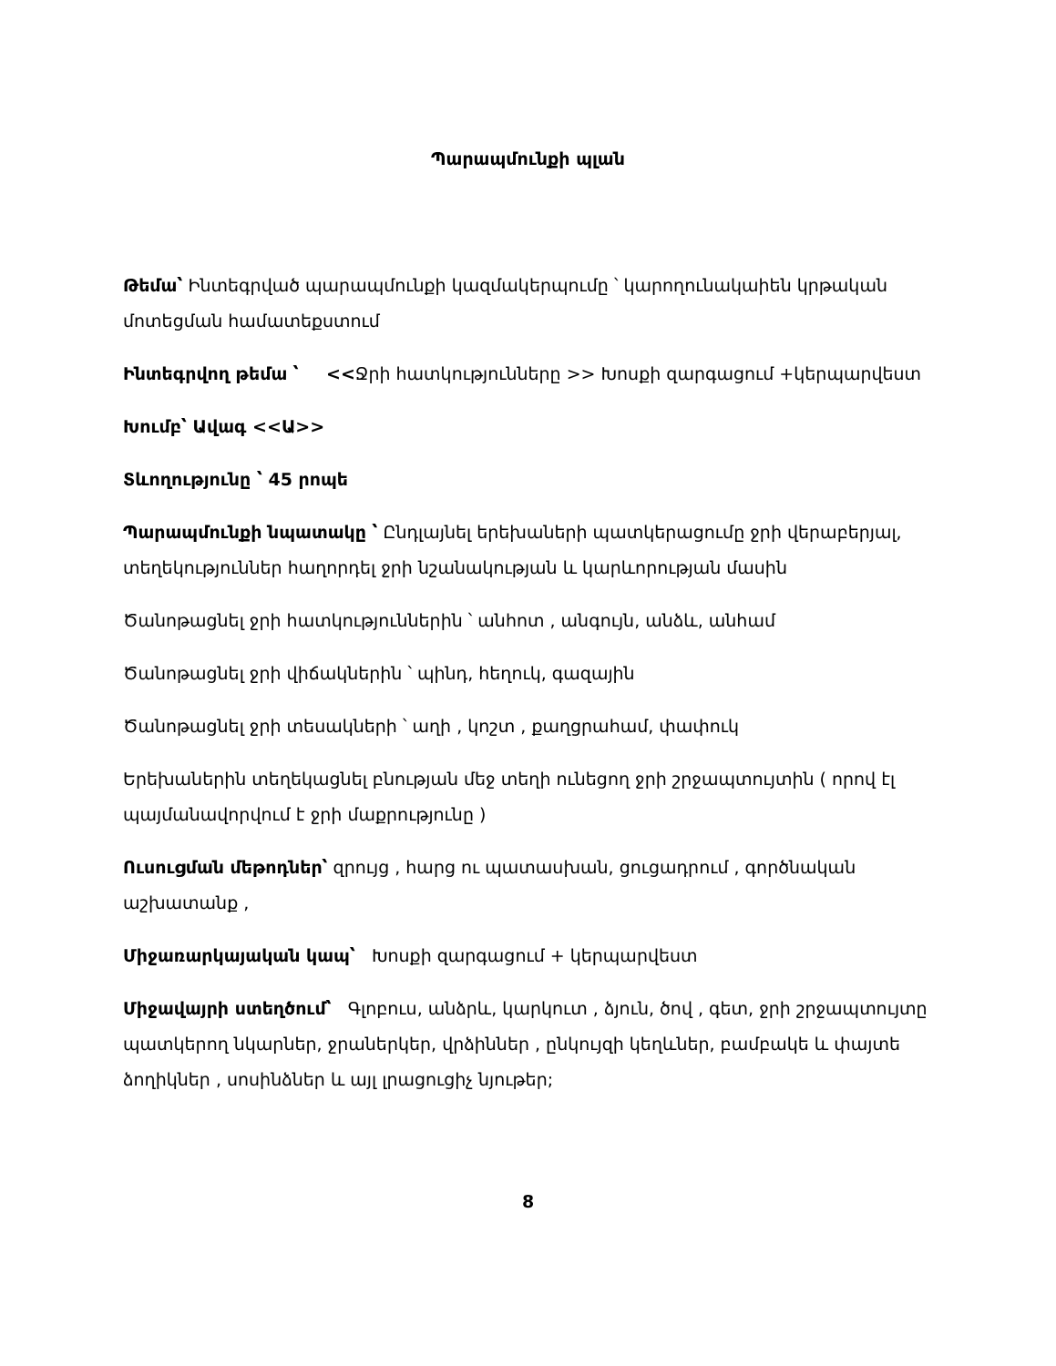Պարապմունքի պլան
Թեմա՝ Ինտեգրված պարապմունքի կազմակերպումը ՝ կարողունակաիեն կրթական մոտեցման համատեքստում
Ինտեգրվող թեմա ՝ <<Ջրի հատկությունները >> Խոսքի զարգացում +կերպարվեստ
Խումբ՝ Ավագ <<Ա>>
Տևողությունը ՝ 45 րոպե
Պարապմունքի նպատակը ՝ Ընդլայնել երեխաների պատկերացումը ջրի վերաբերյալ, տեղեկություններ հաղորդել ջրի նշանակության և կարևորության մասին
Ծանոթացնել ջրի հատկություններին ՝ անհոտ , անգույն, անձև, անհամ
Ծանոթացնել ջրի վիճակներին ՝ պինդ, հեղուկ, գազային
Ծանոթացնել ջրի տեսակների ՝ աղի , կոշտ , քաղցրահամ, փափուկ
Երեխաներին տեղեկացնել բնության մեջ տեղի ունեցող ջրի շրջապտույտին ( որով էլ պայմանավորվում է ջրի մաքրությունը )
Ուսուցման մեթոդներ՝ զրույց , հարց ու պատասխան, ցուցադրում , գործնական աշխատանք ,
Միջառարկայական կապ՝ Խոսքի զարգացում + կերպարվեստ
Միջավայրի ստեղծում՝ Գլոբուս, անձրև, կարկուտ , ձյուն, ծով , գետ, ջրի շրջապտույտը պատկերող նկարներ, ջրաներկեր, վրձիններ , ընկույզի կեղևներ, բամբակե և փայտե ձողիկներ , սոսինձներ և այլ լրացուցիչ նյութեր;
8